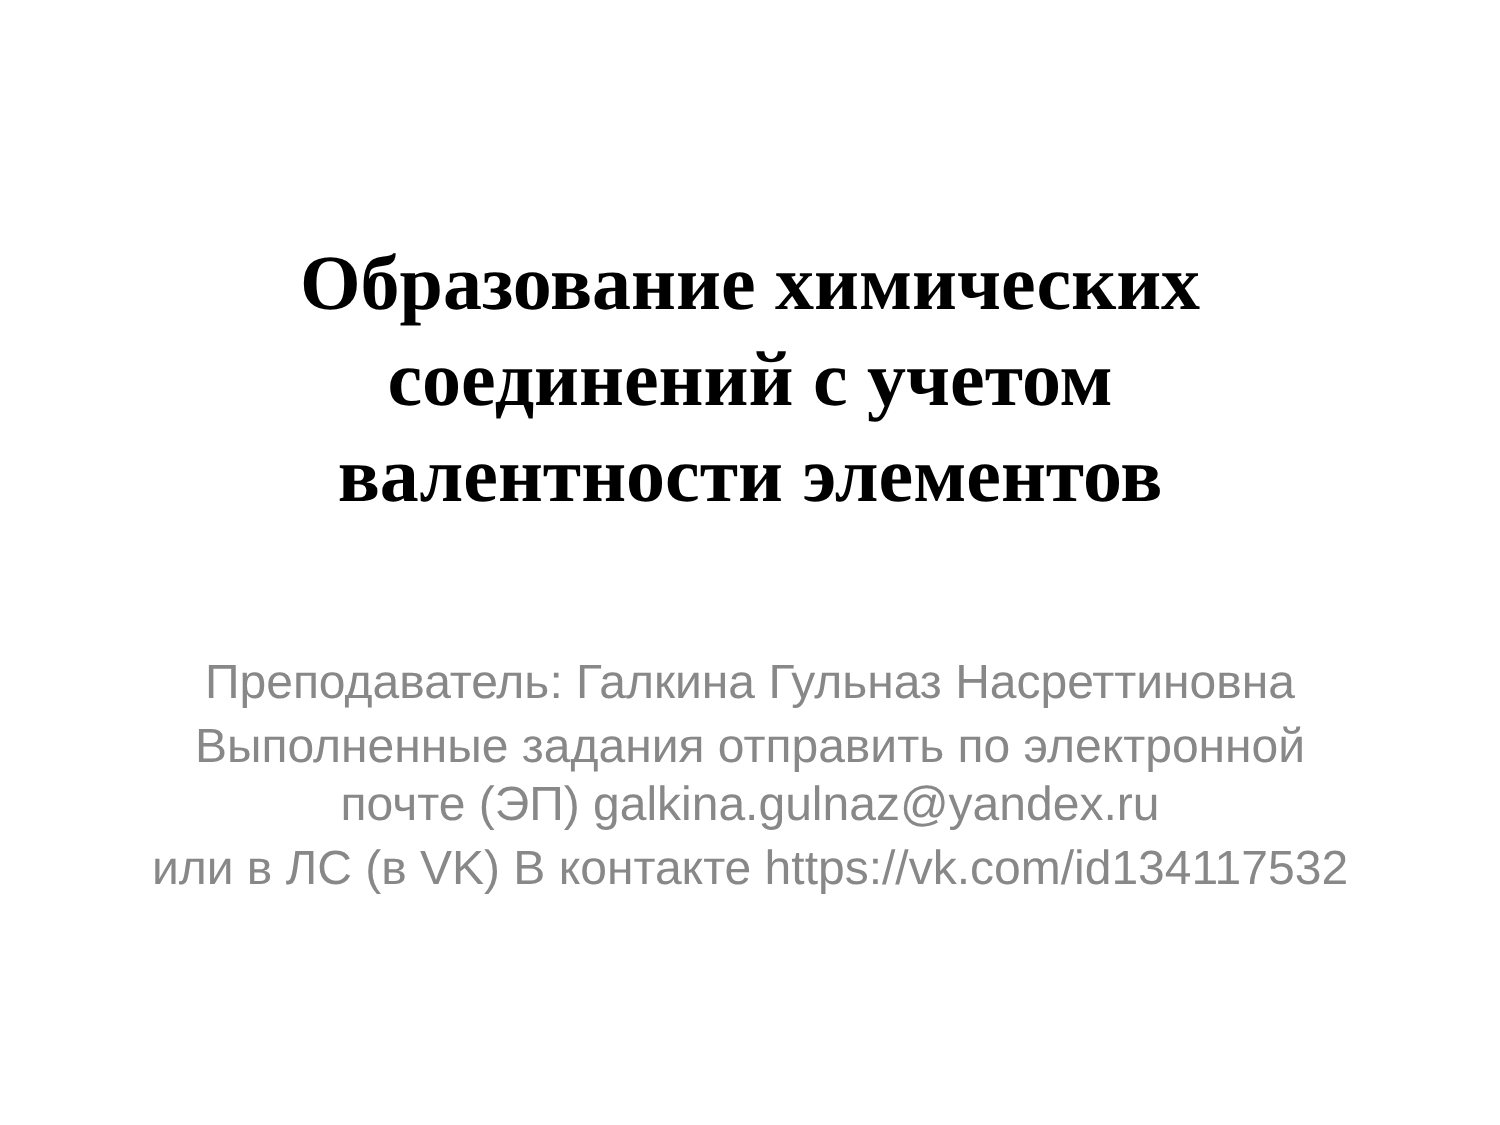Образование химических
соединений с учетом
валентности элементов
Преподаватель: Галкина Гульназ Насреттиновна
Выполненные задания отправить по электронной
почте (ЭП) galkina.gulnaz@yandex.ru
или в ЛС (в VK) В контакте https://vk.com/id134117532